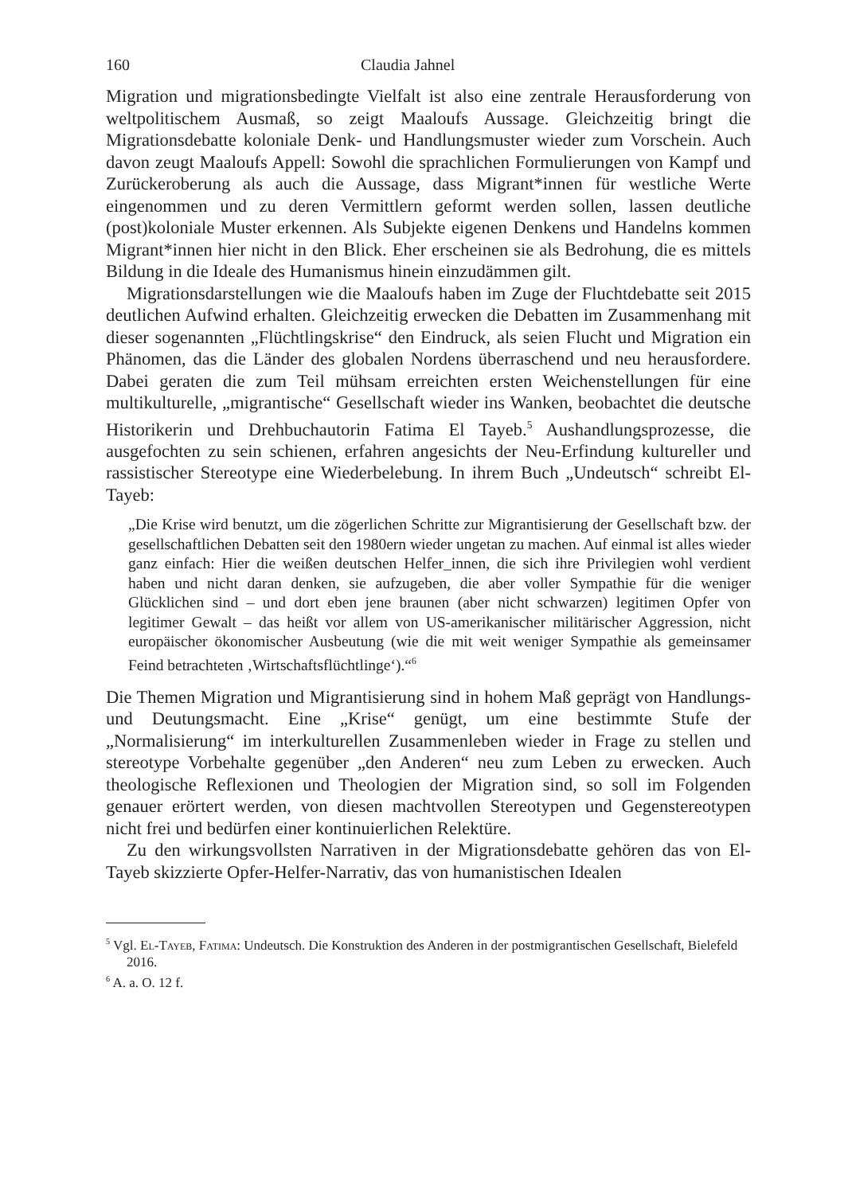160 Claudia Jahnel
Migration und migrationsbedingte Vielfalt ist also eine zentrale Herausforderung von weltpolitischem Ausmaß, so zeigt Maaloufs Aussage. Gleichzeitig bringt die Migrationsdebatte koloniale Denk- und Handlungsmuster wieder zum Vorschein. Auch davon zeugt Maaloufs Appell: Sowohl die sprachlichen Formulierungen von Kampf und Zurückeroberung als auch die Aussage, dass Migrant*innen für westliche Werte eingenommen und zu deren Vermittlern geformt werden sollen, lassen deutliche (post)koloniale Muster erkennen. Als Subjekte eigenen Denkens und Handelns kommen Migrant*innen hier nicht in den Blick. Eher erscheinen sie als Bedrohung, die es mittels Bildung in die Ideale des Humanismus hinein einzudämmen gilt.
Migrationsdarstellungen wie die Maaloufs haben im Zuge der Fluchtdebatte seit 2015 deutlichen Aufwind erhalten. Gleichzeitig erwecken die Debatten im Zusammenhang mit dieser sogenannten „Flüchtlingskrise“ den Eindruck, als seien Flucht und Migration ein Phänomen, das die Länder des globalen Nordens überraschend und neu herausfordere. Dabei geraten die zum Teil mühsam erreichten ersten Weichenstellungen für eine multikulturelle, „migrantische“ Gesellschaft wieder ins Wanken, beobachtet die deutsche Historikerin und Drehbuchautorin Fatima El Tayeb.<sup>5</sup> Aushandlungsprozesse, die ausgefochten zu sein schienen, erfahren angesichts der Neu-Erfindung kultureller und rassistischer Stereotype eine Wiederbelebung. In ihrem Buch „Undeutsch“ schreibt El-Tayeb:
„Die Krise wird benutzt, um die zögerlichen Schritte zur Migrantisierung der Gesellschaft bzw. der gesellschaftlichen Debatten seit den 1980ern wieder ungetan zu machen. Auf einmal ist alles wieder ganz einfach: Hier die weißen deutschen Helfer_innen, die sich ihre Privilegien wohl verdient haben und nicht daran denken, sie aufzugeben, die aber voller Sympathie für die weniger Glücklichen sind – und dort eben jene braunen (aber nicht schwarzen) legitimen Opfer von legitimer Gewalt – das heißt vor allem von US-amerikanischer militärischer Aggression, nicht europäischer ökonomischer Ausbeutung (wie die mit weit weniger Sympathie als gemeinsamer Feind betrachteten ‚Wirtschaftsflüchtlinge‘).“<sup>6</sup>
Die Themen Migration und Migrantisierung sind in hohem Maß geprägt von Handlungs- und Deutungsmacht. Eine „Krise“ genügt, um eine bestimmte Stufe der „Normalisierung“ im interkulturellen Zusammenleben wieder in Frage zu stellen und stereotype Vorbehalte gegenüber „den Anderen“ neu zum Leben zu erwecken. Auch theologische Reflexionen und Theologien der Migration sind, so soll im Folgenden genauer erörtert werden, von diesen machtvollen Stereotypen und Gegenstereotypen nicht frei und bedürfen einer kontinuierlichen Relektüre.
Zu den wirkungsvollsten Narrativen in der Migrationsdebatte gehören das von El-Tayeb skizzierte Opfer-Helfer-Narrativ, das von humanistischen Idealen
<sup>5</sup> Vgl. El-Tayeb, Fatima: Undeutsch. Die Konstruktion des Anderen in der postmigrantischen Gesellschaft, Bielefeld 2016.
<sup>6</sup> A. a. O. 12 f.